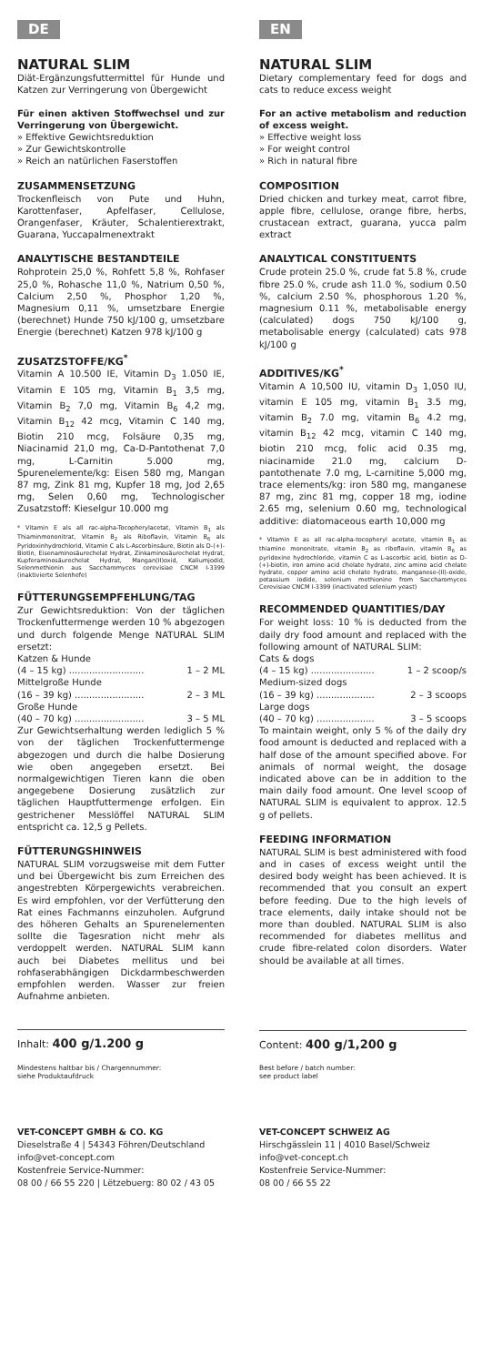DE
NATURAL SLIM
Diät-Ergänzungsfuttermittel für Hunde und Katzen zur Verringerung von Übergewicht
Für einen aktiven Stoffwechsel und zur Verringerung von Übergewicht.
» Effektive Gewichtsreduktion
» Zur Gewichtskontrolle
» Reich an natürlichen Faserstoffen
ZUSAMMENSETZUNG
Trockenfleisch von Pute und Huhn, Karottenfaser, Apfelfaser, Cellulose, Orangenfaser, Kräuter, Schalentierextrakt, Guarana, Yuccapalmenextrakt
ANALYTISCHE BESTANDTEILE
Rohprotein 25,0 %, Rohfett 5,8 %, Rohfaser 25,0 %, Rohasche 11,0 %, Natrium 0,50 %, Calcium 2,50 %, Phosphor 1,20 %, Magnesium 0,11 %, umsetzbare Energie (berechnet) Hunde 750 kJ/100 g, umsetzbare Energie (berechnet) Katzen 978 kJ/100 g
ZUSATZSTOFFE/KG<sup>*</sup>
Vitamin A 10.500 IE, Vitamin D<sub>3</sub> 1.050 IE, Vitamin E 105 mg, Vitamin B<sub>1</sub> 3,5 mg, Vitamin B<sub>2</sub> 7,0 mg, Vitamin B<sub>6</sub> 4,2 mg, Vitamin B<sub>12</sub> 42 mcg, Vitamin C 140 mg, Biotin 210 mcg, Folsäure 0,35 mg, Niacinamid 21,0 mg, Ca-D-Pantothenat 7,0 mg, L-Carnitin 5.000 mg, Spurenelemente/kg: Eisen 580 mg, Mangan 87 mg, Zink 81 mg, Kupfer 18 mg, Jod 2,65 mg, Selen 0,60 mg, Technologischer Zusatzstoff: Kieselgur 10.000 mg
* Vitamin E als all rac-alpha-Tocopherylacetat, Vitamin B<sub>1</sub> als Thiaminmononitrat, Vitamin B<sub>2</sub> als Riboflavin, Vitamin B<sub>6</sub> als Pyridoxinhydrochlorid, Vitamin C als L-Ascorbinsäure, Biotin als D-(+)-Biotin, Eisenaminosäurechelat Hydrat, Zinkaminosäurechelat Hydrat, Kupferaminosäurechelat Hydrat, Mangan(II)oxid, Kaliumjodid, Selenmethionin aus Saccharomyces cerevisiae CNCM I-3399 (inaktivierte Selenhefe)
FÜTTERUNGSEMPFEHLUNG/TAG
Zur Gewichtsreduktion: Von der täglichen Trockenfuttermenge werden 10 % abgezogen und durch folgende Menge NATURAL SLIM ersetzt:
Katzen & Hunde
(4 – 15 kg) .......................... 1 – 2 ML
Mittelgroße Hunde
(16 – 39 kg) ........................ 2 – 3 ML
Große Hunde
(40 – 70 kg) ........................ 3 – 5 ML
Zur Gewichtserhaltung werden lediglich 5 % von der täglichen Trockenfuttermenge abgezogen und durch die halbe Dosierung wie oben angegeben ersetzt. Bei normalgewichtigen Tieren kann die oben angegebene Dosierung zusätzlich zur täglichen Hauptfuttermenge erfolgen. Ein gestrichener Messlöffel NATURAL SLIM entspricht ca. 12,5 g Pellets.
FÜTTERUNGSHINWEIS
NATURAL SLIM vorzugsweise mit dem Futter und bei Übergewicht bis zum Erreichen des angestrebten Körpergewichts verabreichen. Es wird empfohlen, vor der Verfütterung den Rat eines Fachmanns einzuholen. Aufgrund des höheren Gehalts an Spurenelementen sollte die Tagesration nicht mehr als verdoppelt werden. NATURAL SLIM kann auch bei Diabetes mellitus und bei rohfaserabhängigen Dickdarmbeschwerden empfohlen werden. Wasser zur freien Aufnahme anbieten.
Inhalt: 400 g/1.200 g
Mindestens haltbar bis / Chargennummer:
siehe Produktaufdruck
VET-CONCEPT GMBH & CO. KG
Dieselstraße 4 | 54343 Föhren/Deutschland
info@vet-concept.com
Kostenfreie Service-Nummer:
08 00 / 66 55 220 | Lëtzebuerg: 80 02 / 43 05
EN
NATURAL SLIM
Dietary complementary feed for dogs and cats to reduce excess weight
For an active metabolism and reduction of excess weight.
» Effective weight loss
» For weight control
» Rich in natural fibre
COMPOSITION
Dried chicken and turkey meat, carrot fibre, apple fibre, cellulose, orange fibre, herbs, crustacean extract, guarana, yucca palm extract
ANALYTICAL CONSTITUENTS
Crude protein 25.0 %, crude fat 5.8 %, crude fibre 25.0 %, crude ash 11.0 %, sodium 0.50 %, calcium 2.50 %, phosphorous 1.20 %, magnesium 0.11 %, metabolisable energy (calculated) dogs 750 kJ/100 g, metabolisable energy (calculated) cats 978 kJ/100 g
ADDITIVES/KG<sup>*</sup>
Vitamin A 10,500 IU, vitamin D<sub>3</sub> 1,050 IU, vitamin E 105 mg, vitamin B<sub>1</sub> 3.5 mg, vitamin B<sub>2</sub> 7.0 mg, vitamin B<sub>6</sub> 4.2 mg, vitamin B<sub>12</sub> 42 mcg, vitamin C 140 mg, biotin 210 mcg, folic acid 0.35 mg, niacinamide 21.0 mg, calcium D-pantothenate 7.0 mg, L-carnitine 5,000 mg, trace elements/kg: iron 580 mg, manganese 87 mg, zinc 81 mg, copper 18 mg, iodine 2.65 mg, selenium 0.60 mg, technological additive: diatomaceous earth 10,000 mg
* Vitamin E as all rac-alpha-tocopheryl acetate, vitamin B<sub>1</sub> as thiamine mononitrate, vitamin B<sub>2</sub> as riboflavin, vitamin B<sub>6</sub> as pyridoxine hydrochloride, vitamin C as L-ascorbic acid, biotin as D-(+)-biotin, iron amino acid chelate hydrate, zinc amino acid chelate hydrate, copper amino acid chelate hydrate, manganese-(II)-oxide, potassium iodide, selenium methionine from Saccharomyces Cerevisiae CNCM I-3399 (inactivated selenium yeast)
RECOMMENDED QUANTITIES/DAY
For weight loss: 10 % is deducted from the daily dry food amount and replaced with the following amount of NATURAL SLIM:
Cats & dogs
(4 – 15 kg) ...................... 1 – 2 scoop/s
Medium-sized dogs
(16 – 39 kg) .................... 2 – 3 scoops
Large dogs
(40 – 70 kg) .................... 3 – 5 scoops
To maintain weight, only 5 % of the daily dry food amount is deducted and replaced with a half dose of the amount specified above. For animals of normal weight, the dosage indicated above can be in addition to the main daily food amount. One level scoop of NATURAL SLIM is equivalent to approx. 12.5 g of pellets.
FEEDING INFORMATION
NATURAL SLIM is best administered with food and in cases of excess weight until the desired body weight has been achieved. It is recommended that you consult an expert before feeding. Due to the high levels of trace elements, daily intake should not be more than doubled. NATURAL SLIM is also recommended for diabetes mellitus and crude fibre-related colon disorders. Water should be available at all times.
Content: 400 g/1,200 g
Best before / batch number:
see product label
VET-CONCEPT SCHWEIZ AG
Hirschgässlein 11 | 4010 Basel/Schweiz
info@vet-concept.ch
Kostenfreie Service-Nummer:
08 00 / 66 55 22